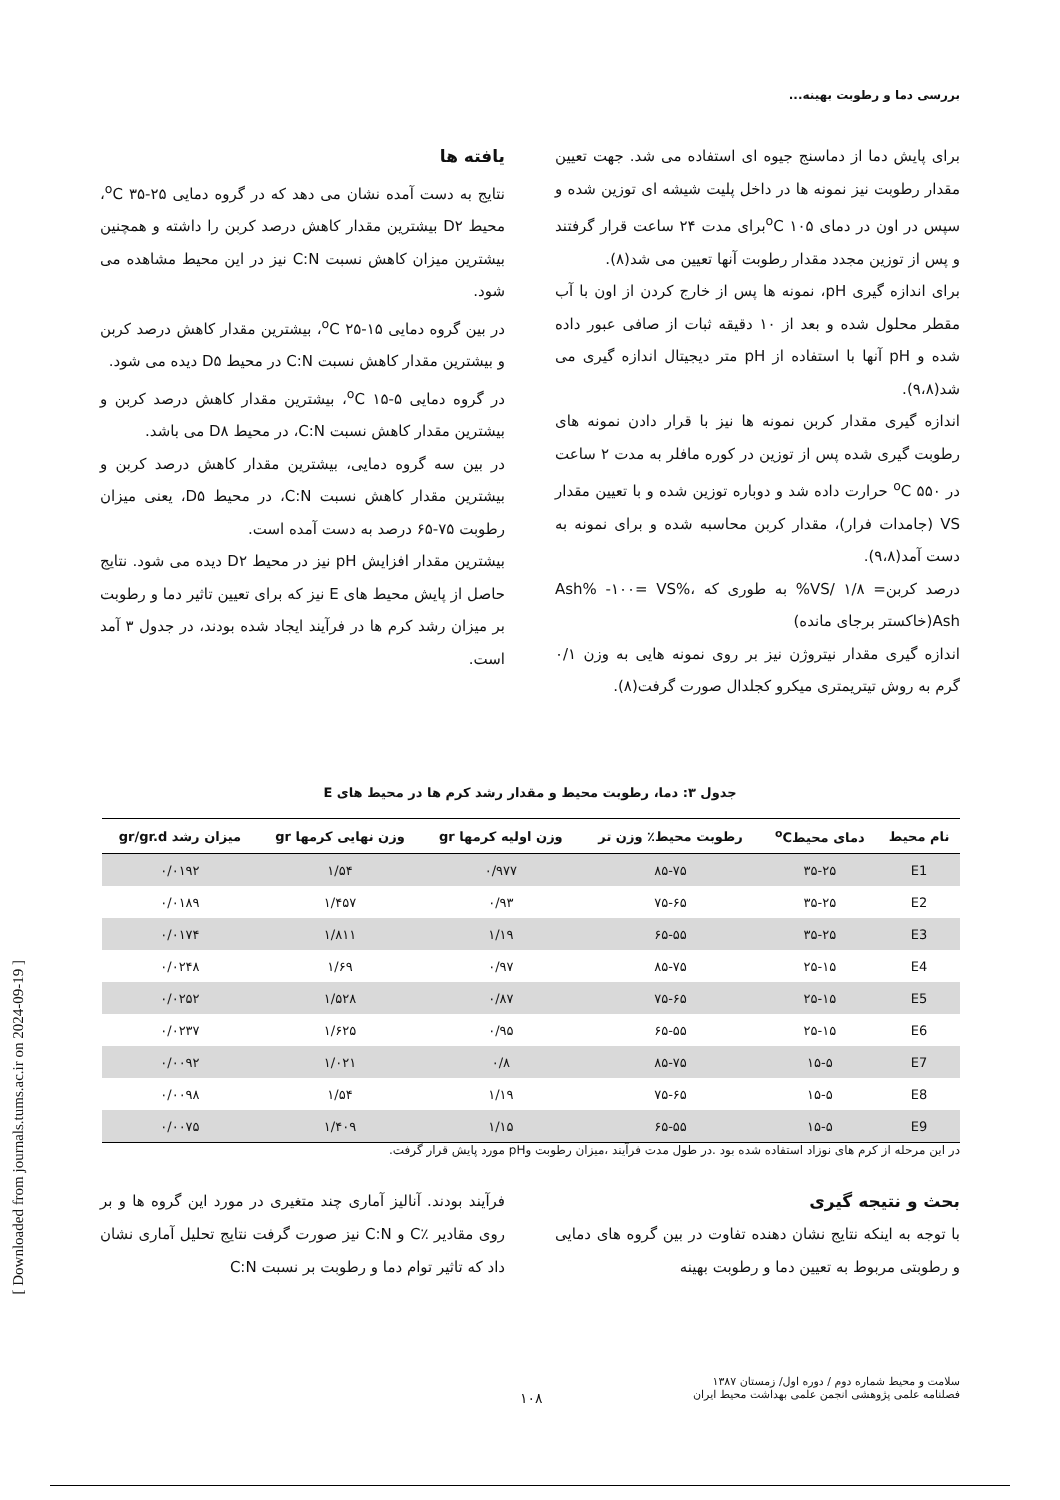بررسی دما و رطوبت بهینه...
برای پایش دما از دماسنج جیوه ای استفاده می شد. جهت تعیین مقدار رطوبت نیز نمونه ها در داخل پلیت شیشه ای توزین شده و سپس در اون در دمای <sup>o</sup>C ۱۰۵برای مدت ۲۴ ساعت قرار گرفتند و پس از توزین مجدد مقدار رطوبت آنها تعیین می شد(۸).
برای اندازه گیری pH، نمونه ها پس از خارج کردن از اون با آب مقطر محلول شده و بعد از ۱۰ دقیقه ثبات از صافی عبور داده شده و pH آنها با استفاده از pH متر دیجیتال اندازه گیری می شد(۹،۸).
اندازه گیری مقدار کربن نمونه ها نیز با قرار دادن نمونه های رطوبت گیری شده پس از توزین در کوره مافلر به مدت ۲ ساعت در <sup>o</sup>C ۵۵۰ حرارت داده شد و دوباره توزین شده و با تعیین مقدار VS (جامدات فرار)، مقدار کربن محاسبه شده و برای نمونه به دست آمد(۹،۸).
درصد کربن= ۱/۸ /VS% به طوری که Ash% -۱۰۰= VS%، Ash(خاکستر برجای مانده)
اندازه گیری مقدار نیتروژن نیز بر روی نمونه هایی به وزن ۰/۱ گرم به روش تیتریمتری میکرو کجلدال صورت گرفت(۸).
یافته ها
نتایج به دست آمده نشان می دهد که در گروه دمایی <sup>o</sup>C ۳۵-۲۵، محیط D۲ بیشترین مقدار کاهش درصد کربن را داشته و همچنین بیشترین میزان کاهش نسبت C:N نیز در این محیط مشاهده می شود.
در بین گروه دمایی <sup>o</sup>C ۲۵-۱۵، بیشترین مقدار کاهش درصد کربن و بیشترین مقدار کاهش نسبت C:N در محیط D۵ دیده می شود.
در گروه دمایی <sup>o</sup>C ۱۵-۵، بیشترین مقدار کاهش درصد کربن و بیشترین مقدار کاهش نسبت C:N، در محیط D۸ می باشد.
در بین سه گروه دمایی، بیشترین مقدار کاهش درصد کربن و بیشترین مقدار کاهش نسبت C:N، در محیط D۵، یعنی میزان رطوبت ۷۵-۶۵ درصد به دست آمده است.
بیشترین مقدار افزایش pH نیز در محیط D۲ دیده می شود. نتایج حاصل از پایش محیط های E نیز که برای تعیین تاثیر دما و رطوبت بر میزان رشد کرم ها در فرآیند ایجاد شده بودند، در جدول ۳ آمد است.
جدول ۳: دما، رطوبت محیط و مقدار رشد کرم ها در محیط های E
| نام محیط | دمای محیط<sup>o</sup>C | رطوبت محیط٪ وزن تر | وزن اولیه کرمها gr | وزن نهایی کرمها gr | میزان رشد gr/gr.d |
| --- | --- | --- | --- | --- | --- |
| E1 | ۳۵-۲۵ | ۸۵-۷۵ | ۰/۹۷۷ | ۱/۵۴ | ۰/۰۱۹۲ |
| E2 | ۳۵-۲۵ | ۷۵-۶۵ | ۰/۹۳ | ۱/۴۵۷ | ۰/۰۱۸۹ |
| E3 | ۳۵-۲۵ | ۶۵-۵۵ | ۱/۱۹ | ۱/۸۱۱ | ۰/۰۱۷۴ |
| E4 | ۲۵-۱۵ | ۸۵-۷۵ | ۰/۹۷ | ۱/۶۹ | ۰/۰۲۴۸ |
| E5 | ۲۵-۱۵ | ۷۵-۶۵ | ۰/۸۷ | ۱/۵۲۸ | ۰/۰۲۵۲ |
| E6 | ۲۵-۱۵ | ۶۵-۵۵ | ۰/۹۵ | ۱/۶۲۵ | ۰/۰۲۳۷ |
| E7 | ۱۵-۵ | ۸۵-۷۵ | ۰/۸ | ۱/۰۲۱ | ۰/۰۰۹۲ |
| E8 | ۱۵-۵ | ۷۵-۶۵ | ۱/۱۹ | ۱/۵۴ | ۰/۰۰۹۸ |
| E9 | ۱۵-۵ | ۶۵-۵۵ | ۱/۱۵ | ۱/۴۰۹ | ۰/۰۰۷۵ |
در این مرحله از کرم های نوزاد استفاده شده بود .در طول مدت فرآیند ،میزان رطوبت وpH مورد پایش قرار گرفت.
بحث و نتیجه گیری
با توجه به اینکه نتایج نشان دهنده تفاوت در بین گروه های دمایی و رطوبتی مربوط به تعیین دما و رطوبت بهینه
فرآیند بودند. آنالیز آماری چند متغیری در مورد این گروه ها و بر روی مقادیر ٪C و C:N نیز صورت گرفت نتایج تحلیل آماری نشان داد که تاثیر توام دما و رطوبت بر نسبت C:N
سلامت و محیط شماره دوم / دوره اول/ زمستان ۱۳۸۷
فصلنامه علمی پژوهشی انجمن علمی بهداشت محیط ایران
۱۰۸
[ Downloaded from journals.tums.ac.ir on 2024-09-19 ]